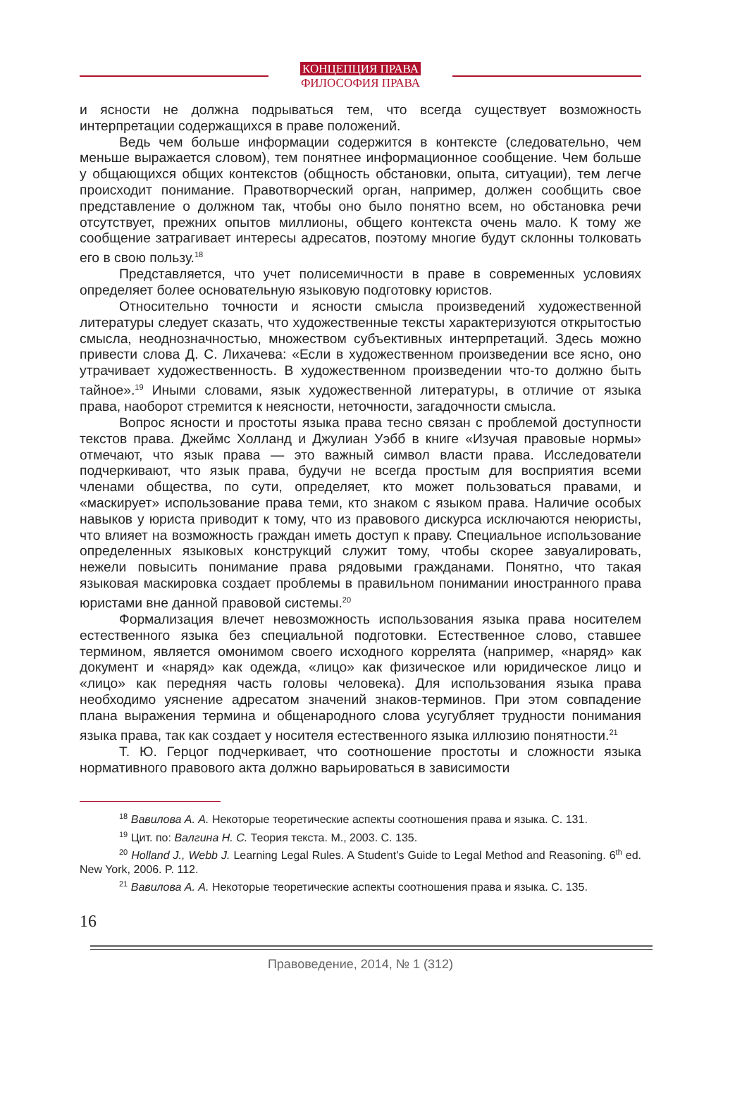КОНЦЕПЦИЯ ПРАВА
ФИЛОСОФИЯ ПРАВА
и ясности не должна подрываться тем, что всегда существует возможность интерпретации содержащихся в праве положений.
Ведь чем больше информации содержится в контексте (следовательно, чем меньше выражается словом), тем понятнее информационное сообщение. Чем больше у общающихся общих контекстов (общность обстановки, опыта, ситуации), тем легче происходит понимание. Правотворческий орган, например, должен сообщить свое представление о должном так, чтобы оно было понятно всем, но обстановка речи отсутствует, прежних опытов миллионы, общего контекста очень мало. К тому же сообщение затрагивает интересы адресатов, поэтому многие будут склонны толковать его в свою пользу.<sup>18</sup>
Представляется, что учет полисемичности в праве в современных условиях определяет более основательную языковую подготовку юристов.
Относительно точности и ясности смысла произведений художественной литературы следует сказать, что художественные тексты характеризуются открытостью смысла, неоднозначностью, множеством субъективных интерпретаций. Здесь можно привести слова Д. С. Лихачева: «Если в художественном произведении все ясно, оно утрачивает художественность. В художественном произведении что-то должно быть тайное».<sup>19</sup> Иными словами, язык художественной литературы, в отличие от языка права, наоборот стремится к неясности, неточности, загадочности смысла.
Вопрос ясности и простоты языка права тесно связан с проблемой доступности текстов права. Джеймс Холланд и Джулиан Уэбб в книге «Изучая правовые нормы» отмечают, что язык права — это важный символ власти права. Исследователи подчеркивают, что язык права, будучи не всегда простым для восприятия всеми членами общества, по сути, определяет, кто может пользоваться правами, и «маскирует» использование права теми, кто знаком с языком права. Наличие особых навыков у юриста приводит к тому, что из правового дискурса исключаются неюристы, что влияет на возможность граждан иметь доступ к праву. Специальное использование определенных языковых конструкций служит тому, чтобы скорее завуалировать, нежели повысить понимание права рядовыми гражданами. Понятно, что такая языковая маскировка создает проблемы в правильном понимании иностранного права юристами вне данной правовой системы.<sup>20</sup>
Формализация влечет невозможность использования языка права носителем естественного языка без специальной подготовки. Естественное слово, ставшее термином, является омонимом своего исходного коррелята (например, «наряд» как документ и «наряд» как одежда, «лицо» как физическое или юридическое лицо и «лицо» как передняя часть головы человека). Для использования языка права необходимо уяснение адресатом значений знаков-терминов. При этом совпадение плана выражения термина и общенародного слова усугубляет трудности понимания языка права, так как создает у носителя естественного языка иллюзию понятности.<sup>21</sup>
Т. Ю. Герцог подчеркивает, что соотношение простоты и сложности языка нормативного правового акта должно варьироваться в зависимости
<sup>18</sup> Вавилова А. А. Некоторые теоретические аспекты соотношения права и языка. С. 131.
<sup>19</sup> Цит. по: Валгина Н. С. Теория текста. М., 2003. С. 135.
<sup>20</sup> Holland J., Webb J. Learning Legal Rules. A Student’s Guide to Legal Method and Reasoning. 6<sup>th</sup> ed. New York, 2006. P. 112.
<sup>21</sup> Вавилова А. А. Некоторые теоретические аспекты соотношения права и языка. С. 135.
16
Правоведение, 2014, № 1 (312)